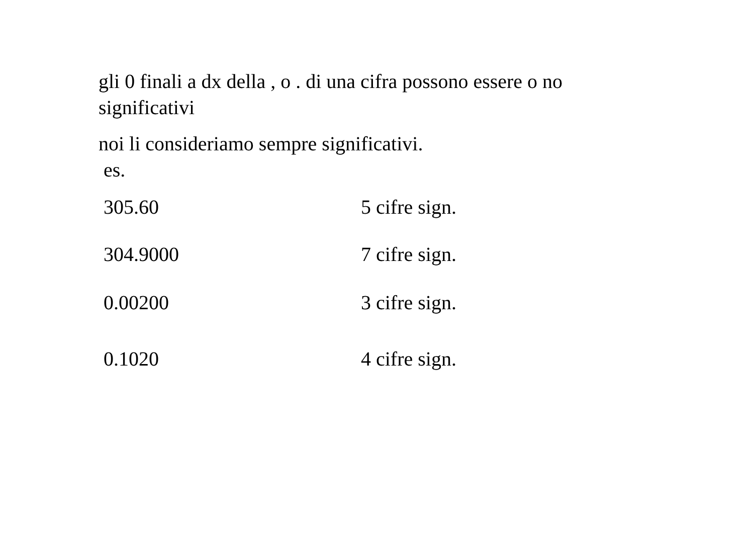gli 0 finali a dx della , o . di una cifra possono essere o no significativi
noi li consideriamo sempre significativi.
es.
305.60 5 cifre sign.
304.9000 7 cifre sign.
0.00200 3 cifre sign.
0.1020 4 cifre sign.